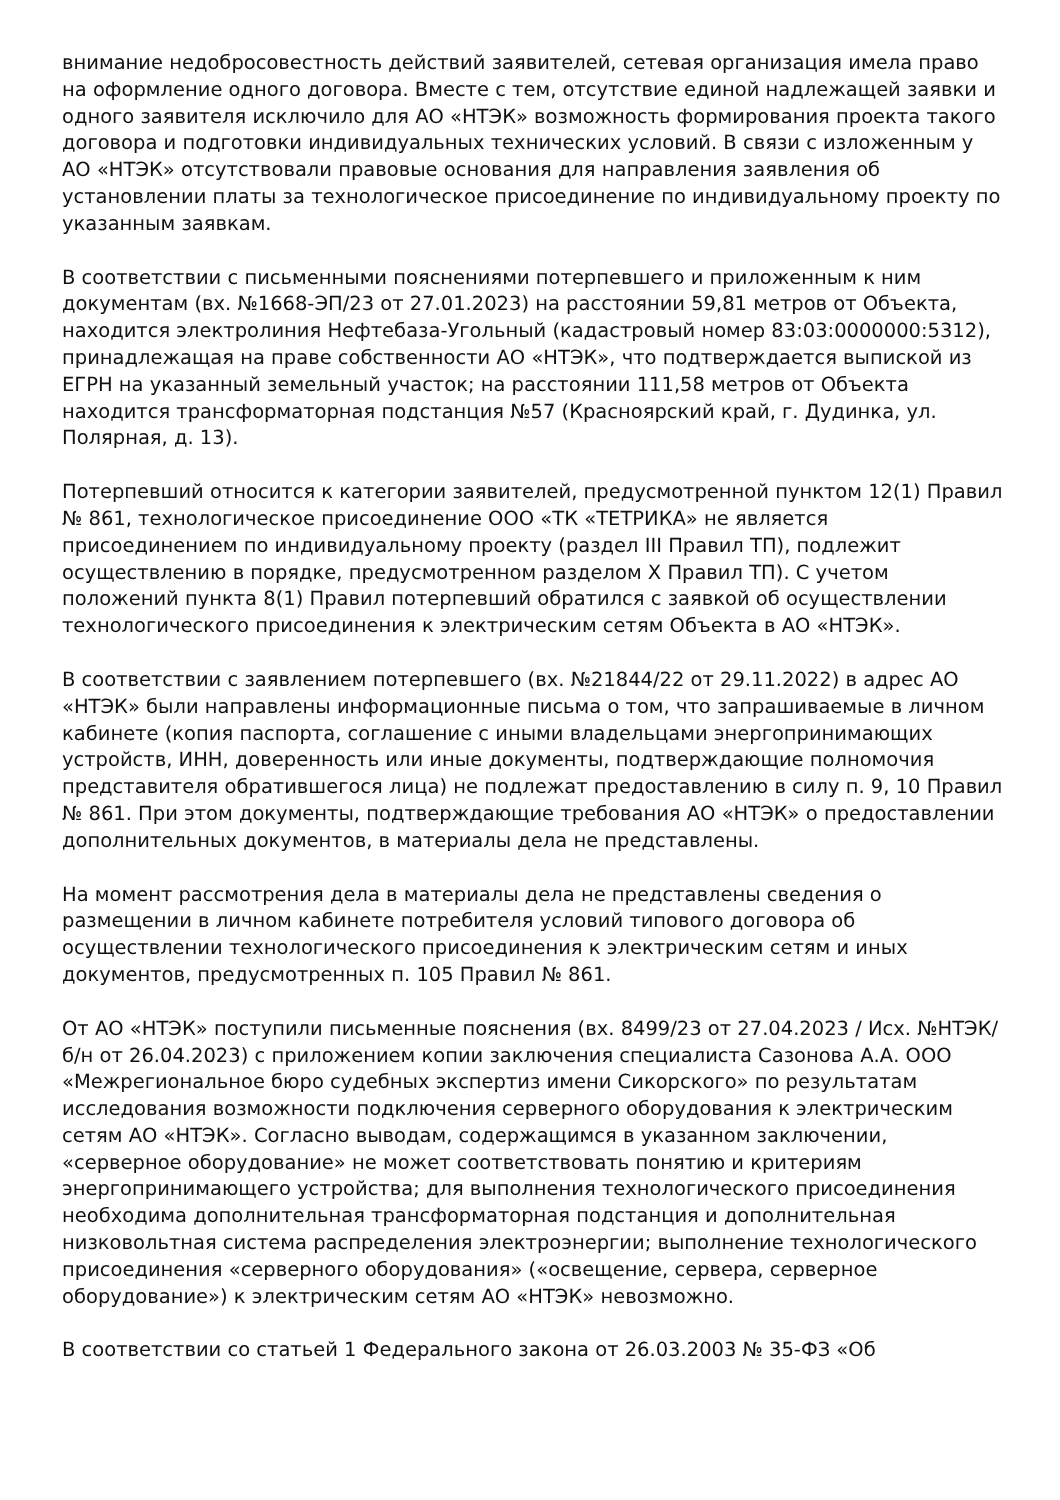внимание недобросовестность действий заявителей, сетевая организация имела право на оформление одного договора. Вместе с тем, отсутствие единой надлежащей заявки и одного заявителя исключило для АО «НТЭК» возможность формирования проекта такого договора и подготовки индивидуальных технических условий. В связи с изложенным у АО «НТЭК» отсутствовали правовые основания для направления заявления об установлении платы за технологическое присоединение по индивидуальному проекту по указанным заявкам.
В соответствии с письменными пояснениями потерпевшего и приложенным к ним документам (вх. №1668-ЭП/23 от 27.01.2023) на расстоянии 59,81 метров от Объекта, находится электролиния Нефтебаза-Угольный (кадастровый номер 83:03:0000000:5312), принадлежащая на праве собственности АО «НТЭК», что подтверждается выпиской из ЕГРН на указанный земельный участок; на расстоянии 111,58 метров от Объекта находится трансформаторная подстанция №57 (Красноярский край, г. Дудинка, ул. Полярная, д. 13).
Потерпевший относится к категории заявителей, предусмотренной пунктом 12(1) Правил № 861, технологическое присоединение ООО «ТК «ТЕТРИКА» не является присоединением по индивидуальному проекту (раздел III Правил ТП), подлежит осуществлению в порядке, предусмотренном разделом X Правил ТП). С учетом положений пункта 8(1) Правил потерпевший обратился с заявкой об осуществлении технологического присоединения к электрическим сетям Объекта в АО «НТЭК».
В соответствии с заявлением потерпевшего (вх. №21844/22 от 29.11.2022) в адрес АО «НТЭК» были направлены информационные письма о том, что запрашиваемые в личном кабинете (копия паспорта, соглашение с иными владельцами энергопринимающих устройств, ИНН, доверенность или иные документы, подтверждающие полномочия представителя обратившегося лица) не подлежат предоставлению в силу п. 9, 10 Правил № 861. При этом документы, подтверждающие требования АО «НТЭК» о предоставлении дополнительных документов, в материалы дела не представлены.
На момент рассмотрения дела в материалы дела не представлены сведения о размещении в личном кабинете потребителя условий типового договора об осуществлении технологического присоединения к электрическим сетям и иных документов, предусмотренных п. 105 Правил № 861.
От АО «НТЭК» поступили письменные пояснения (вх. 8499/23 от 27.04.2023 / Исх. №НТЭК/б/н от 26.04.2023) с приложением копии заключения специалиста Сазонова А.А. ООО «Межрегиональное бюро судебных экспертиз имени Сикорского» по результатам исследования возможности подключения серверного оборудования к электрическим сетям АО «НТЭК». Согласно выводам, содержащимся в указанном заключении, «серверное оборудование» не может соответствовать понятию и критериям энергопринимающего устройства; для выполнения технологического присоединения необходима дополнительная трансформаторная подстанция и дополнительная низковольтная система распределения электроэнергии; выполнение технологического присоединения «серверного оборудования» («освещение, сервера, серверное оборудование») к электрическим сетям АО «НТЭК» невозможно.
В соответствии со статьей 1 Федерального закона от 26.03.2003 № 35-ФЗ «Об